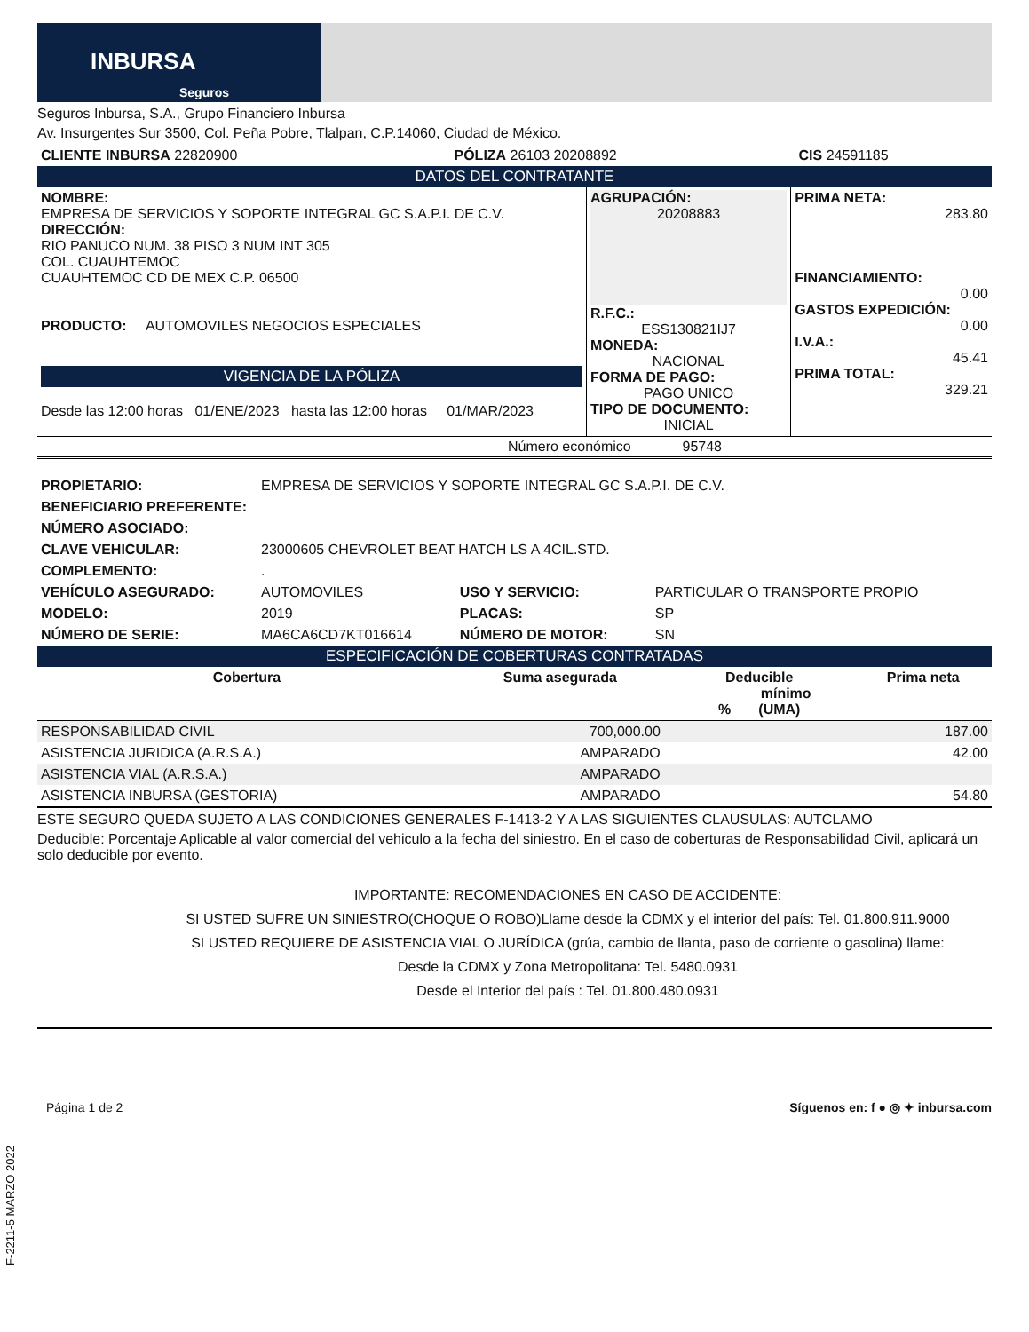INBURSA
Seguros
Seguros Inbursa, S.A., Grupo Financiero Inbursa
Av. Insurgentes Sur 3500, Col. Peña Pobre, Tlalpan, C.P.14060, Ciudad de México.
| CLIENTE INBURSA 22820900 | PÓLIZA 26103 20208892 | CIS 24591185 |
DATOS DEL CONTRATANTE
| NOMBRE: EMPRESA DE SERVICIOS Y SOPORTE INTEGRAL GC S.A.P.I. DE C.V. DIRECCIÓN: RIO PANUCO NUM. 38 PISO 3 NUM INT 305 COL. CUAUHTEMOC CUAUHTEMOC CD DE MEX C.P. 06500 PRODUCTO: AUTOMOVILES NEGOCIOS ESPECIALES VIGENCIA DE LA PÓLIZA Desde las 12:00 horas 01/ENE/2023 hasta las 12:00 horas 01/MAR/2023 | AGRUPACIÓN: 20208883 R.F.C.: ESS130821IJ7 MONEDA: NACIONAL FORMA DE PAGO: PAGO UNICO TIPO DE DOCUMENTO: INICIAL | PRIMA NETA: 283.80 FINANCIAMIENTO: 0.00 GASTOS EXPEDICIÓN: 0.00 I.V.A.: 45.41 PRIMA TOTAL: 329.21 |
Número económico 95748
| PROPIETARIO: | EMPRESA DE SERVICIOS Y SOPORTE INTEGRAL GC S.A.P.I. DE C.V. | | |
| BENEFICIARIO PREFERENTE: | | | |
| NÚMERO ASOCIADO: | | | |
| CLAVE VEHICULAR: | 23000605 CHEVROLET BEAT HATCH LS A 4CIL.STD. | | |
| COMPLEMENTO: | . | | |
| VEHÍCULO ASEGURADO: | AUTOMOVILES | USO Y SERVICIO: | PARTICULAR O TRANSPORTE PROPIO |
| MODELO: | 2019 | PLACAS: | SP |
| NÚMERO DE SERIE: | MA6CA6CD7KT016614 | NÚMERO DE MOTOR: | SN |
ESPECIFICACIÓN DE COBERTURAS CONTRATADAS
| Cobertura | Suma asegurada | Deducible mínimo % (UMA) | | Prima neta |
| --- | --- | --- | --- | --- |
| RESPONSABILIDAD CIVIL | 700,000.00 | | | 187.00 |
| ASISTENCIA JURIDICA (A.R.S.A.) | AMPARADO | | | 42.00 |
| ASISTENCIA VIAL (A.R.S.A.) | AMPARADO | | | |
| ASISTENCIA INBURSA (GESTORIA) | AMPARADO | | | 54.80 |
ESTE SEGURO QUEDA SUJETO A LAS CONDICIONES GENERALES F-1413-2 Y A LAS SIGUIENTES CLAUSULAS: AUTCLAMO
Deducible: Porcentaje Aplicable al valor comercial del vehiculo a la fecha del siniestro. En el caso de coberturas de Responsabilidad Civil, aplicará un solo deducible por evento.
IMPORTANTE: RECOMENDACIONES EN CASO DE ACCIDENTE:
SI USTED SUFRE UN SINIESTRO(CHOQUE O ROBO)Llame desde la CDMX y el interior del país: Tel. 01.800.911.9000
SI USTED REQUIERE DE ASISTENCIA VIAL O JURÍDICA (grúa, cambio de llanta, paso de corriente o gasolina) llame:
Desde la CDMX y Zona Metropolitana: Tel. 5480.0931
Desde el Interior del país : Tel. 01.800.480.0931
Página 1 de 2 Síguenos en: f ● ◎ ✦ inbursa.com
F-2211-5 MARZO 2022